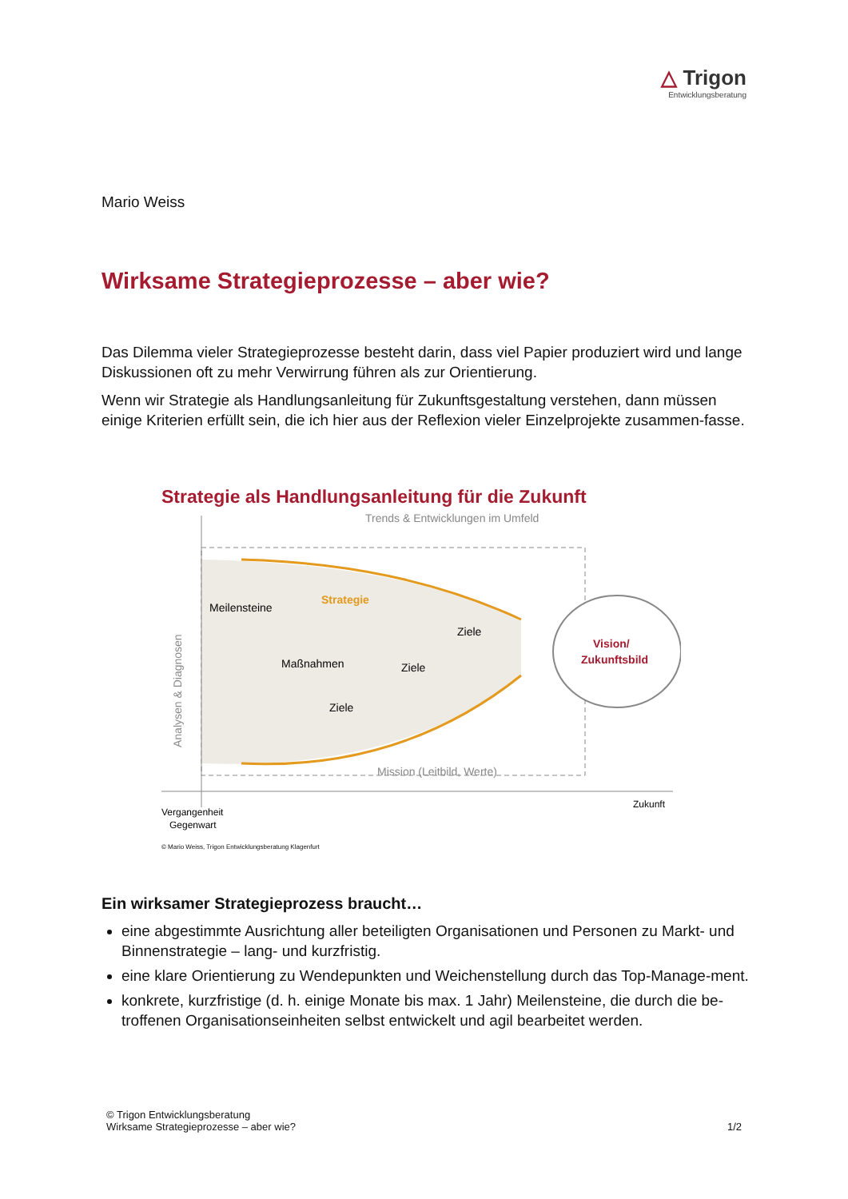△ Trigon
Entwicklungsberatung
Mario Weiss
Wirksame Strategieprozesse – aber wie?
Das Dilemma vieler Strategieprozesse besteht darin, dass viel Papier produziert wird und lange Diskussionen oft zu mehr Verwirrung führen als zur Orientierung.
Wenn wir Strategie als Handlungsanleitung für Zukunftsgestaltung verstehen, dann müssen einige Kriterien erfüllt sein, die ich hier aus der Reflexion vieler Einzelprojekte zusammen-fasse.
Strategie als Handlungsanleitung für die Zukunft
Trends & Entwicklungen im Umfeld
Vision/
Zukunftsbild
Strategie
Meilensteine
Maßnahmen
Ziele
Ziele
Ziele
Mission (Leitbild, Werte)
Analysen & Diagnosen
Vergangenheit
Gegenwart
Zukunft
© Mario Weiss, Trigon Entwicklungsberatung Klagenfurt
Ein wirksamer Strategieprozess braucht…
eine abgestimmte Ausrichtung aller beteiligten Organisationen und Personen zu Markt- und Binnenstrategie – lang- und kurzfristig.
eine klare Orientierung zu Wendepunkten und Weichenstellung durch das Top-Manage-ment.
konkrete, kurzfristige (d. h. einige Monate bis max. 1 Jahr) Meilensteine, die durch die be-troffenen Organisationseinheiten selbst entwickelt und agil bearbeitet werden.
© Trigon Entwicklungsberatung
Wirksame Strategieprozesse – aber wie? 1/2